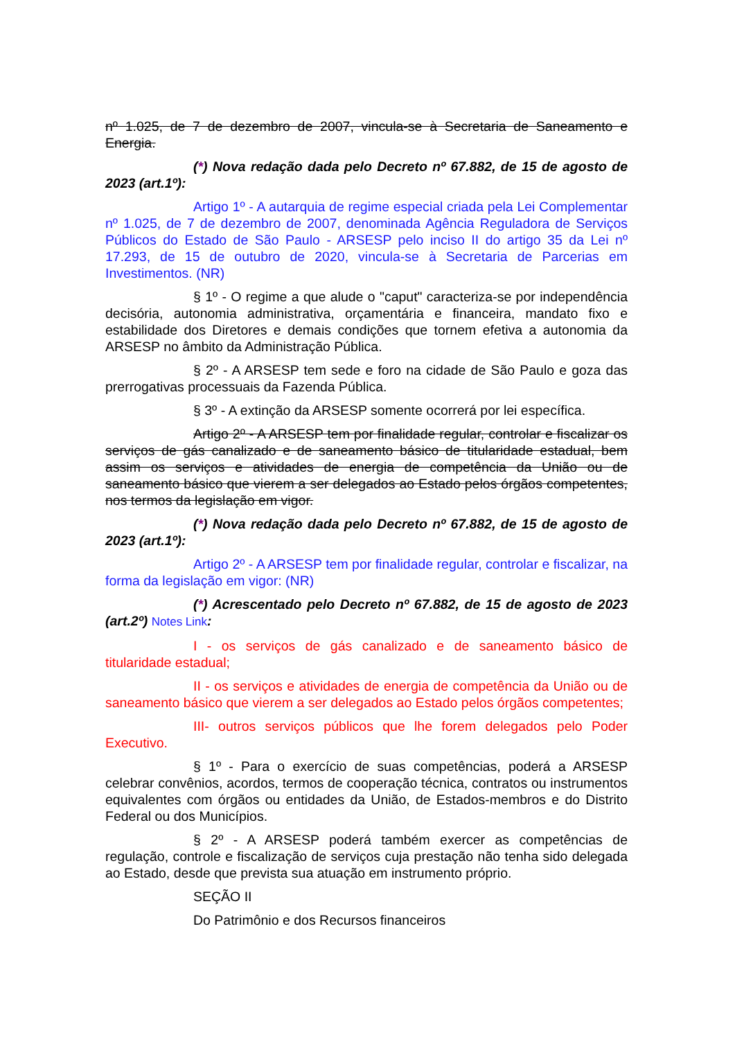nº 1.025, de 7 de dezembro de 2007, vincula-se à Secretaria de Saneamento e Energia.
(*) Nova redação dada pelo Decreto nº 67.882, de 15 de agosto de 2023 (art.1º):
Artigo 1º - A autarquia de regime especial criada pela Lei Complementar nº 1.025, de 7 de dezembro de 2007, denominada Agência Reguladora de Serviços Públicos do Estado de São Paulo - ARSESP pelo inciso II do artigo 35 da Lei nº 17.293, de 15 de outubro de 2020, vincula-se à Secretaria de Parcerias em Investimentos. (NR)
§ 1º - O regime a que alude o "caput" caracteriza-se por independência decisória, autonomia administrativa, orçamentária e financeira, mandato fixo e estabilidade dos Diretores e demais condições que tornem efetiva a autonomia da ARSESP no âmbito da Administração Pública.
§ 2º - A ARSESP tem sede e foro na cidade de São Paulo e goza das prerrogativas processuais da Fazenda Pública.
§ 3º - A extinção da ARSESP somente ocorrerá por lei específica.
Artigo 2º - A ARSESP tem por finalidade regular, controlar e fiscalizar os serviços de gás canalizado e de saneamento básico de titularidade estadual, bem assim os serviços e atividades de energia de competência da União ou de saneamento básico que vierem a ser delegados ao Estado pelos órgãos competentes, nos termos da legislação em vigor.
(*) Nova redação dada pelo Decreto nº 67.882, de 15 de agosto de 2023 (art.1º):
Artigo 2º - A ARSESP tem por finalidade regular, controlar e fiscalizar, na forma da legislação em vigor: (NR)
(*) Acrescentado pelo Decreto nº 67.882, de 15 de agosto de 2023 (art.2º) Notes Link:
I - os serviços de gás canalizado e de saneamento básico de titularidade estadual;
II - os serviços e atividades de energia de competência da União ou de saneamento básico que vierem a ser delegados ao Estado pelos órgãos competentes;
III- outros serviços públicos que lhe forem delegados pelo Poder Executivo.
§ 1º - Para o exercício de suas competências, poderá a ARSESP celebrar convênios, acordos, termos de cooperação técnica, contratos ou instrumentos equivalentes com órgãos ou entidades da União, de Estados-membros e do Distrito Federal ou dos Municípios.
§ 2º - A ARSESP poderá também exercer as competências de regulação, controle e fiscalização de serviços cuja prestação não tenha sido delegada ao Estado, desde que prevista sua atuação em instrumento próprio.
SEÇÃO II
Do Patrimônio e dos Recursos financeiros